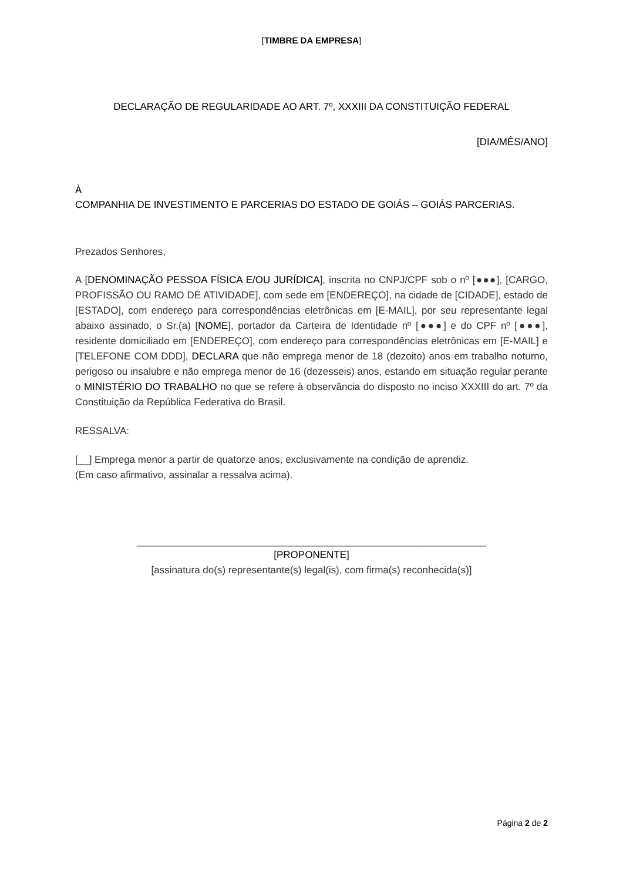[TIMBRE DA EMPRESA]
DECLARAÇÃO DE REGULARIDADE AO ART. 7º, XXXIII DA CONSTITUIÇÃO FEDERAL
[DIA/MÊS/ANO]
À
COMPANHIA DE INVESTIMENTO E PARCERIAS DO ESTADO DE GOIÁS – GOIÁS PARCERIAS.
Prezados Senhores,
A [DENOMINAÇÃO PESSOA FÍSICA E/OU JURÍDICA], inscrita no CNPJ/CPF sob o nº [●●●], [CARGO, PROFISSÃO OU RAMO DE ATIVIDADE], com sede em [ENDEREÇO], na cidade de [CIDADE], estado de [ESTADO], com endereço para correspondências eletrônicas em [E-MAIL], por seu representante legal abaixo assinado, o Sr.(a) [NOME], portador da Carteira de Identidade nº [●●●] e do CPF nº [●●●], residente domiciliado em [ENDEREÇO], com endereço para correspondências eletrônicas em [E-MAIL] e [TELEFONE COM DDD], DECLARA que não emprega menor de 18 (dezoito) anos em trabalho noturno, perigoso ou insalubre e não emprega menor de 16 (dezesseis) anos, estando em situação regular perante o MINISTÉRIO DO TRABALHO no que se refere à observância do disposto no inciso XXXIII do art. 7º da Constituição da República Federativa do Brasil.
RESSALVA:
[__] Emprega menor a partir de quatorze anos, exclusivamente na condição de aprendiz.
(Em caso afirmativo, assinalar a ressalva acima).
_______________________________________________________________
[PROPONENTE]
[assinatura do(s) representante(s) legal(is), com firma(s) reconhecida(s)]
Página 2 de 2